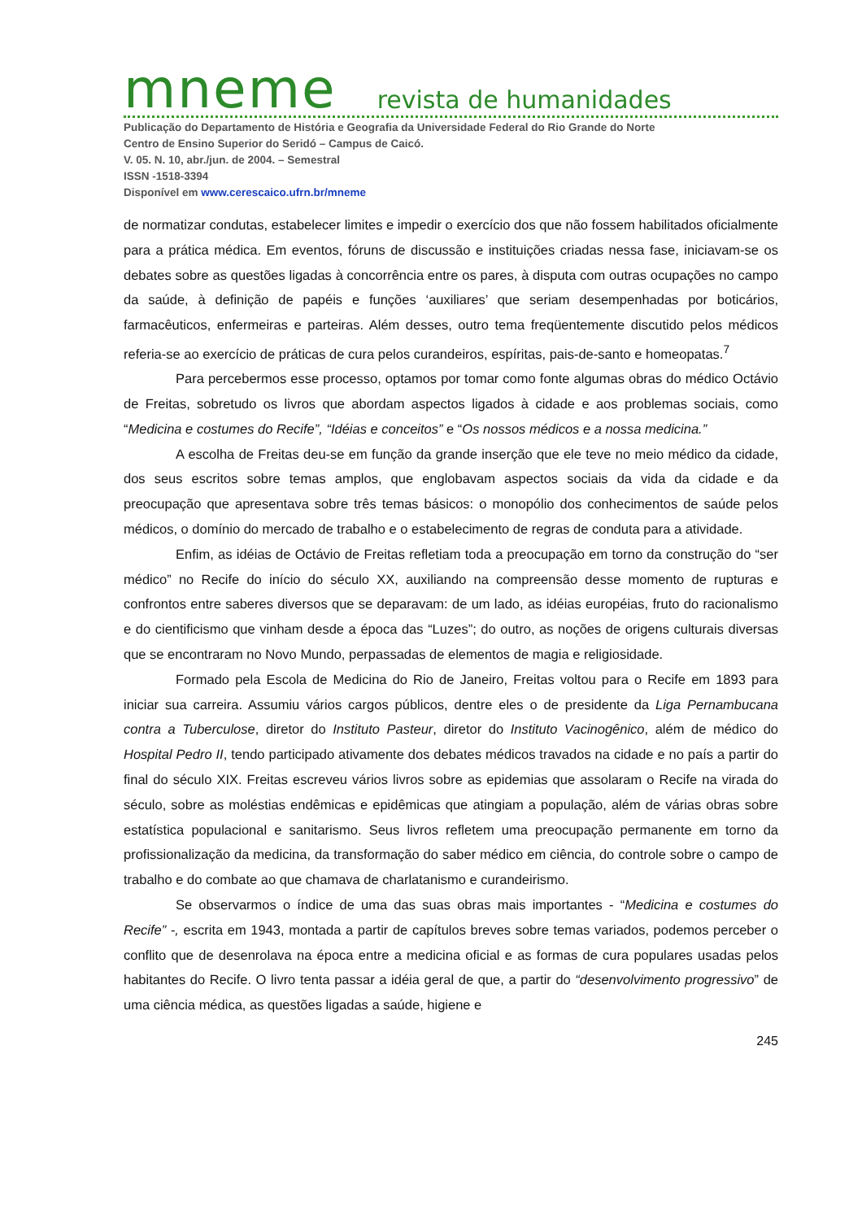mneme revista de humanidades
Publicação do Departamento de História e Geografia da Universidade Federal do Rio Grande do Norte
Centro de Ensino Superior do Seridó – Campus de Caicó.
V. 05. N. 10, abr./jun. de 2004. – Semestral
ISSN -1518-3394
Disponível em www.cerescaico.ufrn.br/mneme
de normatizar condutas, estabelecer limites e impedir o exercício dos que não fossem habilitados oficialmente para a prática médica. Em eventos, fóruns de discussão e instituições criadas nessa fase, iniciavam-se os debates sobre as questões ligadas à concorrência entre os pares, à disputa com outras ocupações no campo da saúde, à definição de papéis e funções ‘auxiliares’ que seriam desempenhadas por boticários, farmacêuticos, enfermeiras e parteiras. Além desses, outro tema freqüentemente discutido pelos médicos referia-se ao exercício de práticas de cura pelos curandeiros, espíritas, pais-de-santo e homeopatas.<sup>7</sup>
Para percebermos esse processo, optamos por tomar como fonte algumas obras do médico Octávio de Freitas, sobretudo os livros que abordam aspectos ligados à cidade e aos problemas sociais, como “Medicina e costumes do Recife”, “Idéias e conceitos” e “Os nossos médicos e a nossa medicina.”
A escolha de Freitas deu-se em função da grande inserção que ele teve no meio médico da cidade, dos seus escritos sobre temas amplos, que englobavam aspectos sociais da vida da cidade e da preocupação que apresentava sobre três temas básicos: o monopólio dos conhecimentos de saúde pelos médicos, o domínio do mercado de trabalho e o estabelecimento de regras de conduta para a atividade.
Enfim, as idéias de Octávio de Freitas refletiam toda a preocupação em torno da construção do “ser médico” no Recife do início do século XX, auxiliando na compreensão desse momento de rupturas e confrontos entre saberes diversos que se deparavam: de um lado, as idéias européias, fruto do racionalismo e do cientificismo que vinham desde a época das “Luzes”; do outro, as noções de origens culturais diversas que se encontraram no Novo Mundo, perpassadas de elementos de magia e religiosidade.
Formado pela Escola de Medicina do Rio de Janeiro, Freitas voltou para o Recife em 1893 para iniciar sua carreira. Assumiu vários cargos públicos, dentre eles o de presidente da Liga Pernambucana contra a Tuberculose, diretor do Instituto Pasteur, diretor do Instituto Vacinogênico, além de médico do Hospital Pedro II, tendo participado ativamente dos debates médicos travados na cidade e no país a partir do final do século XIX. Freitas escreveu vários livros sobre as epidemias que assolaram o Recife na virada do século, sobre as moléstias endêmicas e epidêmicas que atingiam a população, além de várias obras sobre estatística populacional e sanitarismo. Seus livros refletem uma preocupação permanente em torno da profissionalização da medicina, da transformação do saber médico em ciência, do controle sobre o campo de trabalho e do combate ao que chamava de charlatanismo e curandeirismo.
Se observarmos o índice de uma das suas obras mais importantes - “Medicina e costumes do Recife” -, escrita em 1943, montada a partir de capítulos breves sobre temas variados, podemos perceber o conflito que de desenrolava na época entre a medicina oficial e as formas de cura populares usadas pelos habitantes do Recife. O livro tenta passar a idéia geral de que, a partir do “desenvolvimento progressivo” de uma ciência médica, as questões ligadas a saúde, higiene e
245